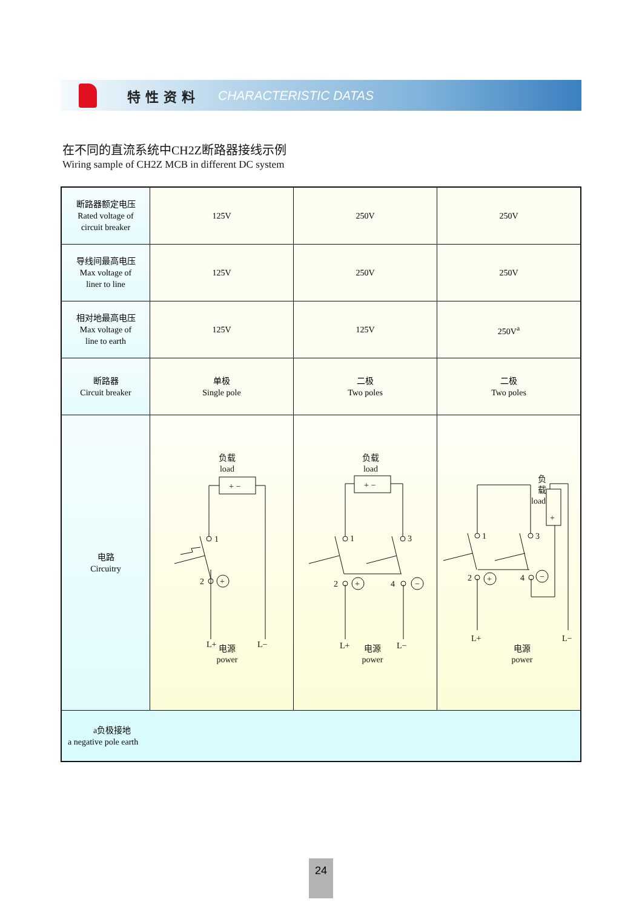特性资料 CHARACTERISTIC DATAS
在不同的直流系统中CH2Z断路器接线示例
Wiring sample of CH2Z MCB in different DC system
| 断路器额定电压 Rated voltage of circuit breaker | 125V | 250V | 250V |
| 导线间最高电压 Max voltage of liner to line | 125V | 250V | 250V |
| 相对地最高电压 Max voltage of line to earth | 125V | 125V | 250V<sup>a</sup> |
| 断路器 Circuit breaker | 单极 Single pole | 二极 Two poles | 二极 Two poles |
| 电路 Circuitry | 负载 load + − 1 2 + L+ L− 电源 power | 负载 load + − 1 3 2 4 + − L+ L− 电源 power | 负 载 load + 1 3 2 4 + − L+ L− 电源 power |
| a负极接地 a negative pole earth | | | |
24